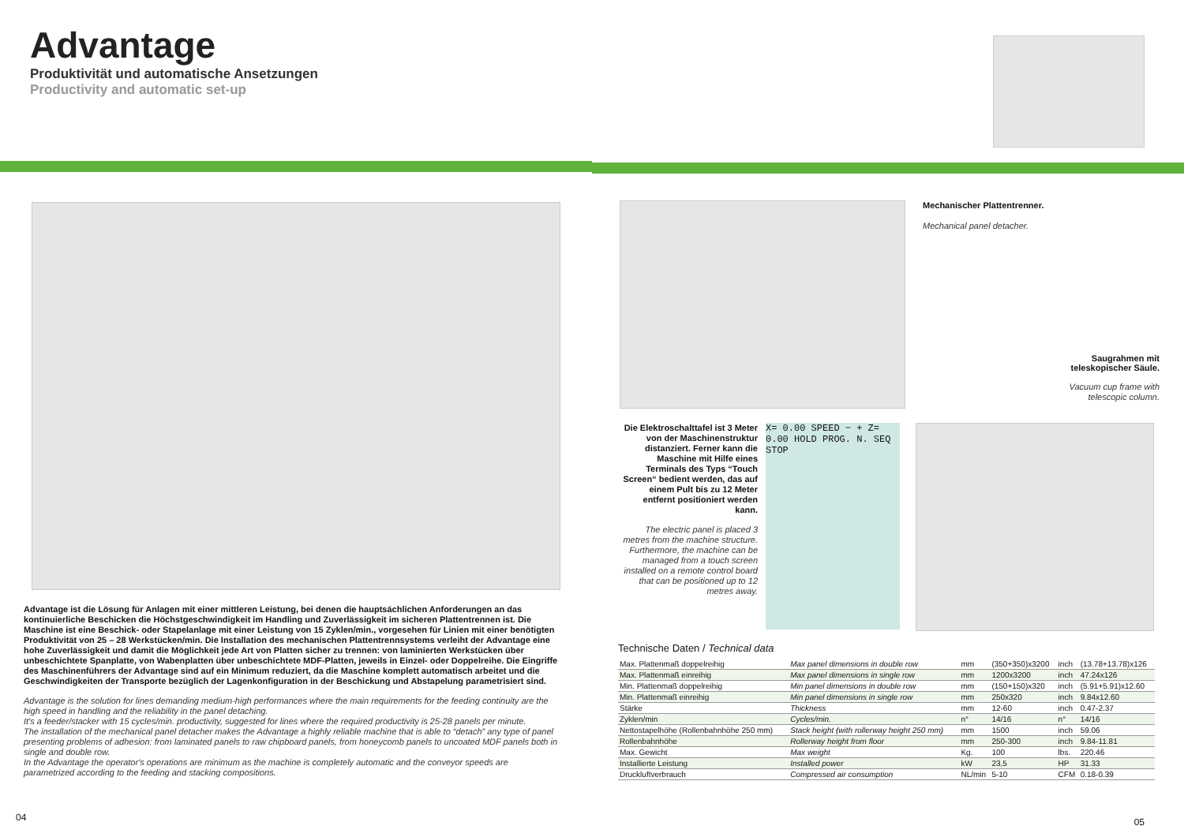Advantage
Produktivität und automatische Ansetzungen
Productivity and automatic set-up
Advantage ist die Lösung für Anlagen mit einer mittleren Leistung, bei denen die hauptsächlichen Anforderungen an das kontinuierliche Beschicken die Höchstgeschwindigkeit im Handling und Zuverlässigkeit im sicheren Plattentrennen ist. Die Maschine ist eine Beschick- oder Stapelanlage mit einer Leistung von 15 Zyklen/min., vorgesehen für Linien mit einer benötigten Produktivität von 25 – 28 Werkstücken/min. Die Installation des mechanischen Plattentrennsystems verleiht der Advantage eine hohe Zuverlässigkeit und damit die Möglichkeit jede Art von Platten sicher zu trennen: von laminierten Werkstücken über unbeschichtete Spanplatte, von Wabenplatten über unbeschichtete MDF-Platten, jeweils in Einzel- oder Doppelreihe. Die Eingriffe des Maschinenführers der Advantage sind auf ein Minimum reduziert, da die Maschine komplett automatisch arbeitet und die Geschwindigkeiten der Transporte bezüglich der Lagenkonfiguration in der Beschickung und Abstapelung parametrisiert sind.
Advantage is the solution for lines demanding medium-high performances where the main requirements for the feeding continuity are the high speed in handling and the reliability in the panel detaching.
It's a feeder/stacker with 15 cycles/min. productivity, suggested for lines where the required productivity is 25-28 panels per minute.
The installation of the mechanical panel detacher makes the Advantage a highly reliable machine that is able to “detach” any type of panel presenting problems of adhesion: from laminated panels to raw chipboard panels, from honeycomb panels to uncoated MDF panels both in single and double row.
In the Advantage the operator's operations are minimum as the machine is completely automatic and the conveyor speeds are parametrized according to the feeding and stacking compositions.
04
Mechanischer Plattentrenner.
Mechanical panel detacher.
Saugrahmen mit
teleskopischer Säule.
Vacuum cup frame with
telescopic column.
Die Elektroschalttafel ist 3 Meter von der Maschinenstruktur distanziert. Ferner kann die Maschine mit Hilfe eines Terminals des Typs “Touch Screen“ bedient werden, das auf einem Pult bis zu 12 Meter entfernt positioniert werden kann.
The electric panel is placed 3 metres from the machine structure. Furthermore, the machine can be managed from a touch screen installed on a remote control board that can be positioned up to 12 metres away.
X= 0.00 SPEED − + Z= 0.00 HOLD PROG. N. SEQ STOP
Technische Daten / Technical data
| Max. Plattenmaß doppelreihig | Max panel dimensions in double row | mm | (350+350)x3200 | inch | (13.78+13.78)x126 |
| Max. Plattenmaß einreihig | Max panel dimensions in single row | mm | 1200x3200 | inch | 47.24x126 |
| Min. Plattenmaß doppelreihig | Min panel dimensions in double row | mm | (150+150)x320 | inch | (5.91+5.91)x12.60 |
| Min. Plattenmaß einreihig | Min panel dimensions in single row | mm | 250x320 | inch | 9.84x12.60 |
| Stärke | Thickness | mm | 12-60 | inch | 0.47-2.37 |
| Zyklen/min | Cycles/min. | n° | 14/16 | n° | 14/16 |
| Nettostapelhöhe (Rollenbahnhöhe 250 mm) | Stack height (with rollerway height 250 mm) | mm | 1500 | inch | 59.06 |
| Rollenbahnhöhe | Rollerway height from floor | mm | 250-300 | inch | 9.84-11.81 |
| Max. Gewicht | Max weight | Kg. | 100 | lbs. | 220.46 |
| Installierte Leistung | Installed power | kW | 23,5 | HP | 31.33 |
| Druckluftverbrauch | Compressed air consumption | NL/min | 5-10 | CFM | 0.18-0.39 |
05